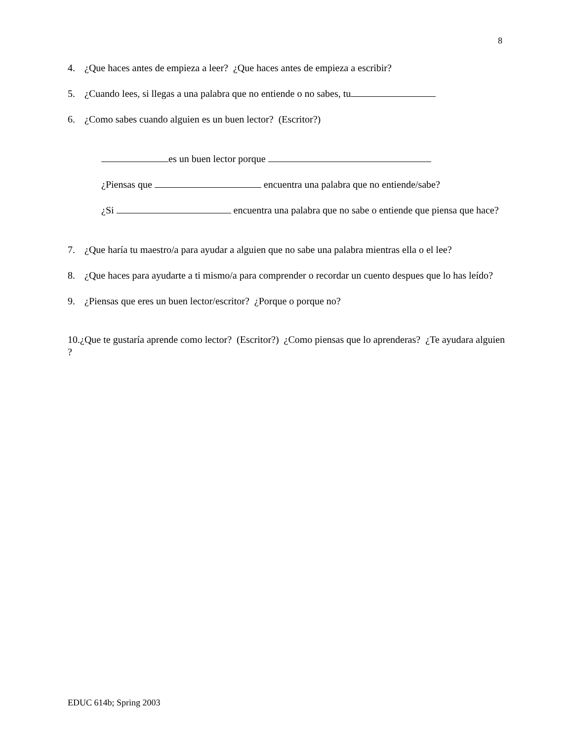8
4. ¿Que haces antes de empieza a leer? ¿Que haces antes de empieza a escribir?
5. ¿Cuando lees, si llegas a una palabra que no entiende o no sabes, tu
6. ¿Como sabes cuando alguien es un buen lector? (Escritor?)
es un buen lector porque
¿Piensas que encuentra una palabra que no entiende/sabe?
¿Si encuentra una palabra que no sabe o entiende que piensa que hace?
7. ¿Que haría tu maestro/a para ayudar a alguien que no sabe una palabra mientras ella o el lee?
8. ¿Que haces para ayudarte a ti mismo/a para comprender o recordar un cuento despues que lo has leído?
9. ¿Piensas que eres un buen lector/escritor? ¿Porque o porque no?
10.¿Que te gustaría aprende como lector? (Escritor?) ¿Como piensas que lo aprenderas? ¿Te ayudara alguien ?
EDUC 614b; Spring 2003